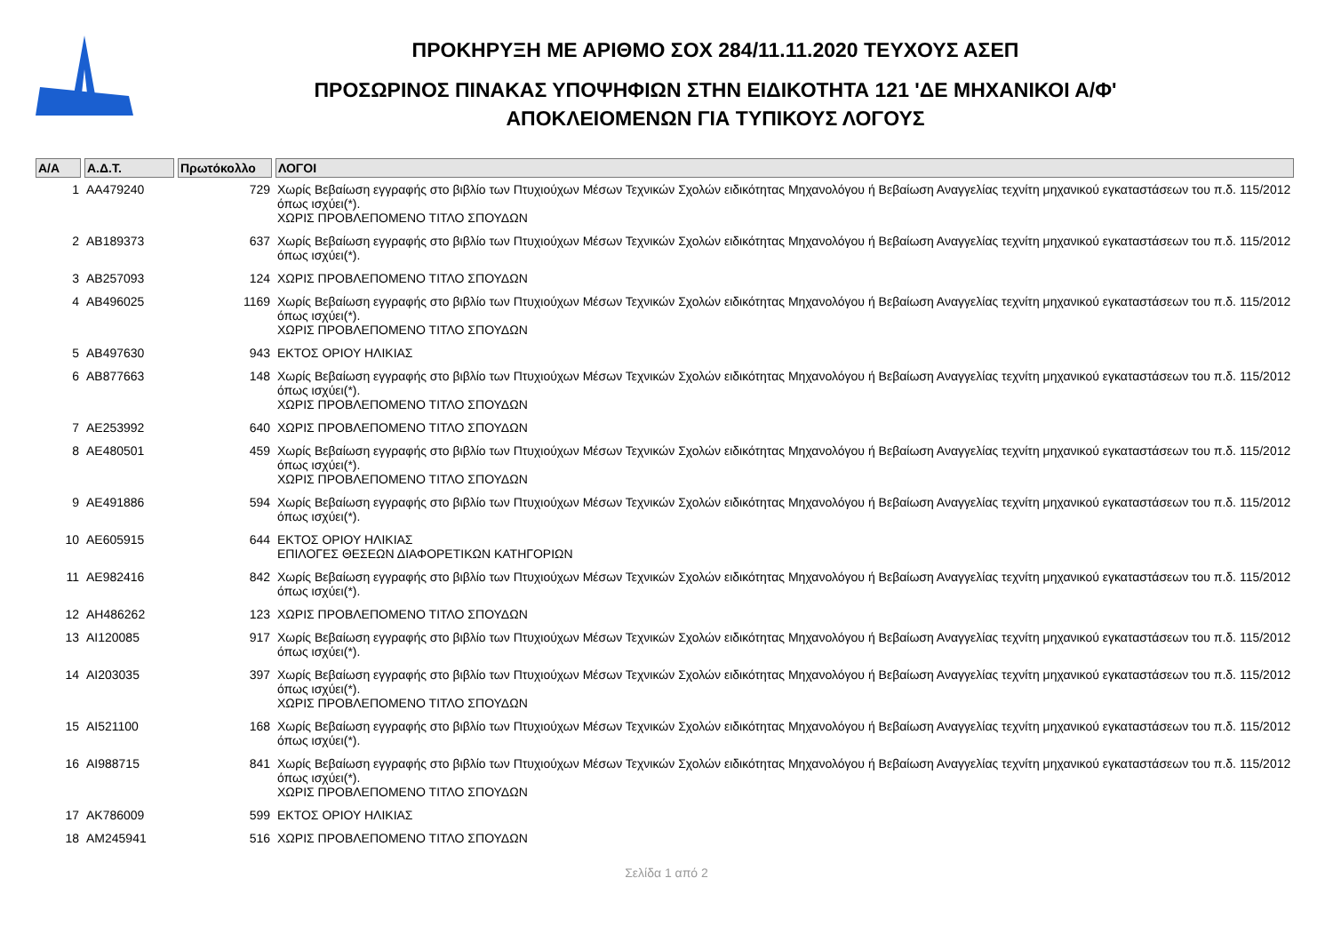ΠΡΟΚΗΡΥΞΗ ΜΕ ΑΡΙΘΜΟ ΣΟΧ 284/11.11.2020 ΤΕΥΧΟΥΣ ΑΣΕΠ
ΠΡΟΣΩΡΙΝΟΣ ΠΙΝΑΚΑΣ ΥΠΟΨΗΦΙΩΝ ΣΤΗΝ ΕΙΔΙΚΟΤΗΤΑ 121 'ΔΕ ΜΗΧΑΝΙΚΟΙ Α/Φ'
ΑΠΟΚΛΕΙΟΜΕΝΩΝ ΓΙΑ ΤΥΠΙΚΟΥΣ ΛΟΓΟΥΣ
| Α/Α | Α.Δ.Τ. | Πρωτόκολλο | ΛΟΓΟΙ |
| --- | --- | --- | --- |
| 1 | ΑΑ479240 | 729 | Χωρίς Βεβαίωση εγγραφής στο βιβλίο των Πτυχιούχων Μέσων Τεχνικών Σχολών ειδικότητας Μηχανολόγου ή Βεβαίωση Αναγγελίας τεχνίτη μηχανικού εγκαταστάσεων του π.δ. 115/2012 όπως ισχύει(*). ΧΩΡΙΣ ΠΡΟΒΛΕΠΟΜΕΝΟ ΤΙΤΛΟ ΣΠΟΥΔΩΝ |
| 2 | ΑΒ189373 | 637 | Χωρίς Βεβαίωση εγγραφής στο βιβλίο των Πτυχιούχων Μέσων Τεχνικών Σχολών ειδικότητας Μηχανολόγου ή Βεβαίωση Αναγγελίας τεχνίτη μηχανικού εγκαταστάσεων του π.δ. 115/2012 όπως ισχύει(*). |
| 3 | ΑΒ257093 | 124 | ΧΩΡΙΣ ΠΡΟΒΛΕΠΟΜΕΝΟ ΤΙΤΛΟ ΣΠΟΥΔΩΝ |
| 4 | ΑΒ496025 | 1169 | Χωρίς Βεβαίωση εγγραφής στο βιβλίο των Πτυχιούχων Μέσων Τεχνικών Σχολών ειδικότητας Μηχανολόγου ή Βεβαίωση Αναγγελίας τεχνίτη μηχανικού εγκαταστάσεων του π.δ. 115/2012 όπως ισχύει(*). ΧΩΡΙΣ ΠΡΟΒΛΕΠΟΜΕΝΟ ΤΙΤΛΟ ΣΠΟΥΔΩΝ |
| 5 | ΑΒ497630 | 943 | ΕΚΤΟΣ ΟΡΙΟΥ ΗΛΙΚΙΑΣ |
| 6 | ΑΒ877663 | 148 | Χωρίς Βεβαίωση εγγραφής στο βιβλίο των Πτυχιούχων Μέσων Τεχνικών Σχολών ειδικότητας Μηχανολόγου ή Βεβαίωση Αναγγελίας τεχνίτη μηχανικού εγκαταστάσεων του π.δ. 115/2012 όπως ισχύει(*). ΧΩΡΙΣ ΠΡΟΒΛΕΠΟΜΕΝΟ ΤΙΤΛΟ ΣΠΟΥΔΩΝ |
| 7 | ΑΕ253992 | 640 | ΧΩΡΙΣ ΠΡΟΒΛΕΠΟΜΕΝΟ ΤΙΤΛΟ ΣΠΟΥΔΩΝ |
| 8 | ΑΕ480501 | 459 | Χωρίς Βεβαίωση εγγραφής στο βιβλίο των Πτυχιούχων Μέσων Τεχνικών Σχολών ειδικότητας Μηχανολόγου ή Βεβαίωση Αναγγελίας τεχνίτη μηχανικού εγκαταστάσεων του π.δ. 115/2012 όπως ισχύει(*). ΧΩΡΙΣ ΠΡΟΒΛΕΠΟΜΕΝΟ ΤΙΤΛΟ ΣΠΟΥΔΩΝ |
| 9 | ΑΕ491886 | 594 | Χωρίς Βεβαίωση εγγραφής στο βιβλίο των Πτυχιούχων Μέσων Τεχνικών Σχολών ειδικότητας Μηχανολόγου ή Βεβαίωση Αναγγελίας τεχνίτη μηχανικού εγκαταστάσεων του π.δ. 115/2012 όπως ισχύει(*). |
| 10 | ΑΕ605915 | 644 | ΕΚΤΟΣ ΟΡΙΟΥ ΗΛΙΚΙΑΣ ΕΠΙΛΟΓΕΣ ΘΕΣΕΩΝ ΔΙΑΦΟΡΕΤΙΚΩΝ ΚΑΤΗΓΟΡΙΩΝ |
| 11 | ΑΕ982416 | 842 | Χωρίς Βεβαίωση εγγραφής στο βιβλίο των Πτυχιούχων Μέσων Τεχνικών Σχολών ειδικότητας Μηχανολόγου ή Βεβαίωση Αναγγελίας τεχνίτη μηχανικού εγκαταστάσεων του π.δ. 115/2012 όπως ισχύει(*). |
| 12 | ΑΗ486262 | 123 | ΧΩΡΙΣ ΠΡΟΒΛΕΠΟΜΕΝΟ ΤΙΤΛΟ ΣΠΟΥΔΩΝ |
| 13 | ΑΙ120085 | 917 | Χωρίς Βεβαίωση εγγραφής στο βιβλίο των Πτυχιούχων Μέσων Τεχνικών Σχολών ειδικότητας Μηχανολόγου ή Βεβαίωση Αναγγελίας τεχνίτη μηχανικού εγκαταστάσεων του π.δ. 115/2012 όπως ισχύει(*). |
| 14 | ΑΙ203035 | 397 | Χωρίς Βεβαίωση εγγραφής στο βιβλίο των Πτυχιούχων Μέσων Τεχνικών Σχολών ειδικότητας Μηχανολόγου ή Βεβαίωση Αναγγελίας τεχνίτη μηχανικού εγκαταστάσεων του π.δ. 115/2012 όπως ισχύει(*). ΧΩΡΙΣ ΠΡΟΒΛΕΠΟΜΕΝΟ ΤΙΤΛΟ ΣΠΟΥΔΩΝ |
| 15 | ΑΙ521100 | 168 | Χωρίς Βεβαίωση εγγραφής στο βιβλίο των Πτυχιούχων Μέσων Τεχνικών Σχολών ειδικότητας Μηχανολόγου ή Βεβαίωση Αναγγελίας τεχνίτη μηχανικού εγκαταστάσεων του π.δ. 115/2012 όπως ισχύει(*). |
| 16 | ΑΙ988715 | 841 | Χωρίς Βεβαίωση εγγραφής στο βιβλίο των Πτυχιούχων Μέσων Τεχνικών Σχολών ειδικότητας Μηχανολόγου ή Βεβαίωση Αναγγελίας τεχνίτη μηχανικού εγκαταστάσεων του π.δ. 115/2012 όπως ισχύει(*). ΧΩΡΙΣ ΠΡΟΒΛΕΠΟΜΕΝΟ ΤΙΤΛΟ ΣΠΟΥΔΩΝ |
| 17 | ΑΚ786009 | 599 | ΕΚΤΟΣ ΟΡΙΟΥ ΗΛΙΚΙΑΣ |
| 18 | ΑΜ245941 | 516 | ΧΩΡΙΣ ΠΡΟΒΛΕΠΟΜΕΝΟ ΤΙΤΛΟ ΣΠΟΥΔΩΝ |
Σελίδα 1 από 2